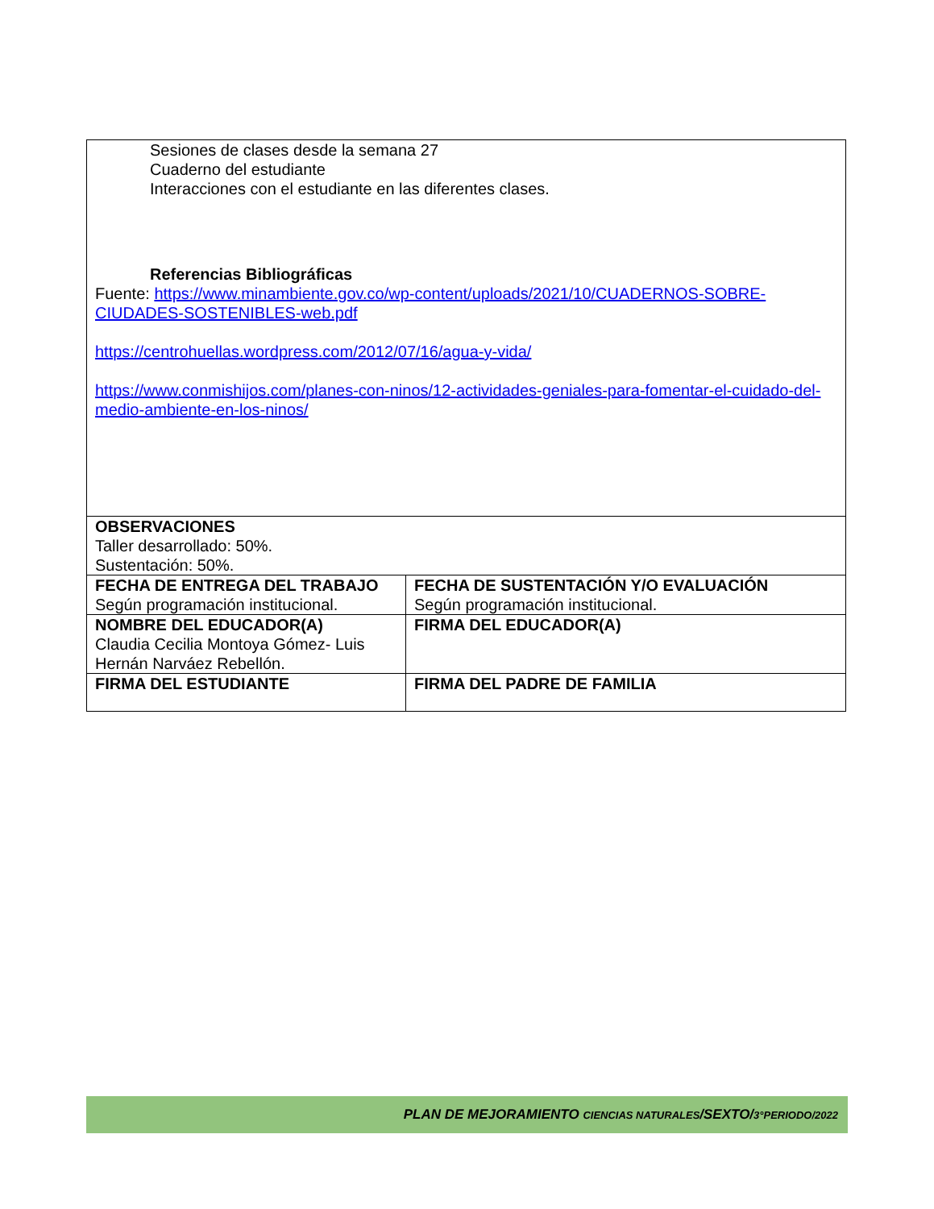| Sesiones de clases desde la semana 27 Cuaderno del estudiante Interacciones con el estudiante en las diferentes clases. Referencias Bibliográficas Fuente: https://www.minambiente.gov.co/wp-content/uploads/2021/10/CUADERNOS-SOBRE-CIUDADES-SOSTENIBLES-web.pdf https://centrohuellas.wordpress.com/2012/07/16/agua-y-vida/ https://www.conmishijos.com/planes-con-ninos/12-actividades-geniales-para-fomentar-el-cuidado-del-medio-ambiente-en-los-ninos/ | |
| OBSERVACIONES Taller desarrollado: 50%. Sustentación: 50%. | |
| FECHA DE ENTREGA DEL TRABAJO Según programación institucional. | FECHA DE SUSTENTACIÓN Y/O EVALUACIÓN Según programación institucional. |
| NOMBRE DEL EDUCADOR(A) Claudia Cecilia Montoya Gómez- Luis Hernán Narváez Rebellón. | FIRMA DEL EDUCADOR(A) |
| FIRMA DEL ESTUDIANTE | FIRMA DEL PADRE DE FAMILIA |
PLAN DE MEJORAMIENTO CIENCIAS NATURALES/SEXTO/3°PERIODO/2022